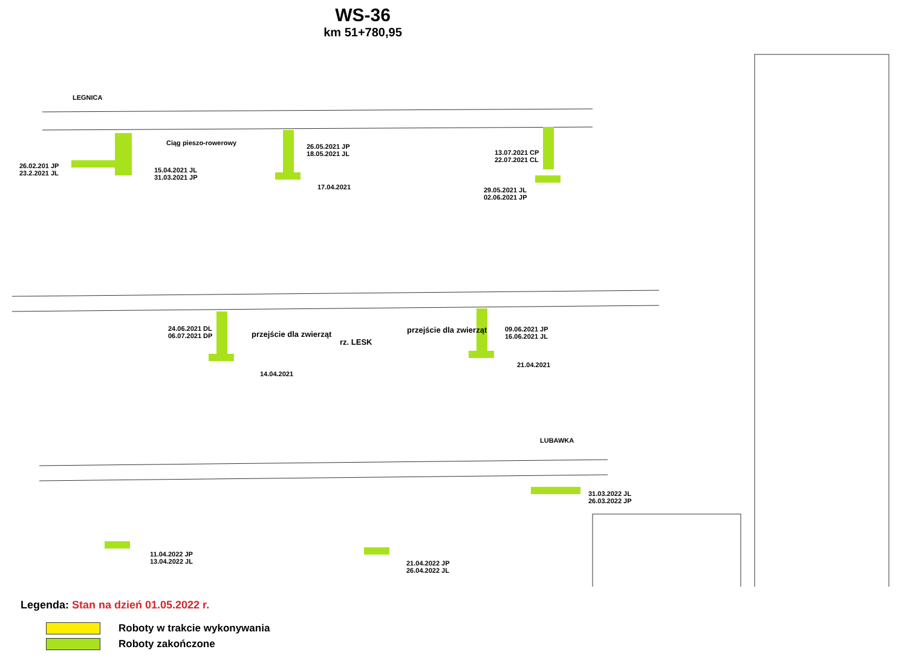WS-36
km 51+780,95
LEGNICA
Ciąg pieszo-rowerowy
26.02.201 JP
23.2.2021 JL
15.04.2021 JL
31.03.2021 JP
26.05.2021 JP
18.05.2021 JL
17.04.2021
13.07.2021 CP
22.07.2021 CL
29.05.2021 JL
02.06.2021 JP
24.06.2021 DL
06.07.2021 DP
przejście dla zwierząt
rz. LESK
przejście dla zwierząt
09.06.2021 JP
16.06.2021 JL
14.04.2021
21.04.2021
LUBAWKA
31.03.2022 JL
26.03.2022 JP
11.04.2022 JP
13.04.2022 JL
21.04.2022 JP
26.04.2022 JL
Legenda: Stan na dzień 01.05.2022 r.
Roboty w trakcie wykonywania
Roboty zakończone